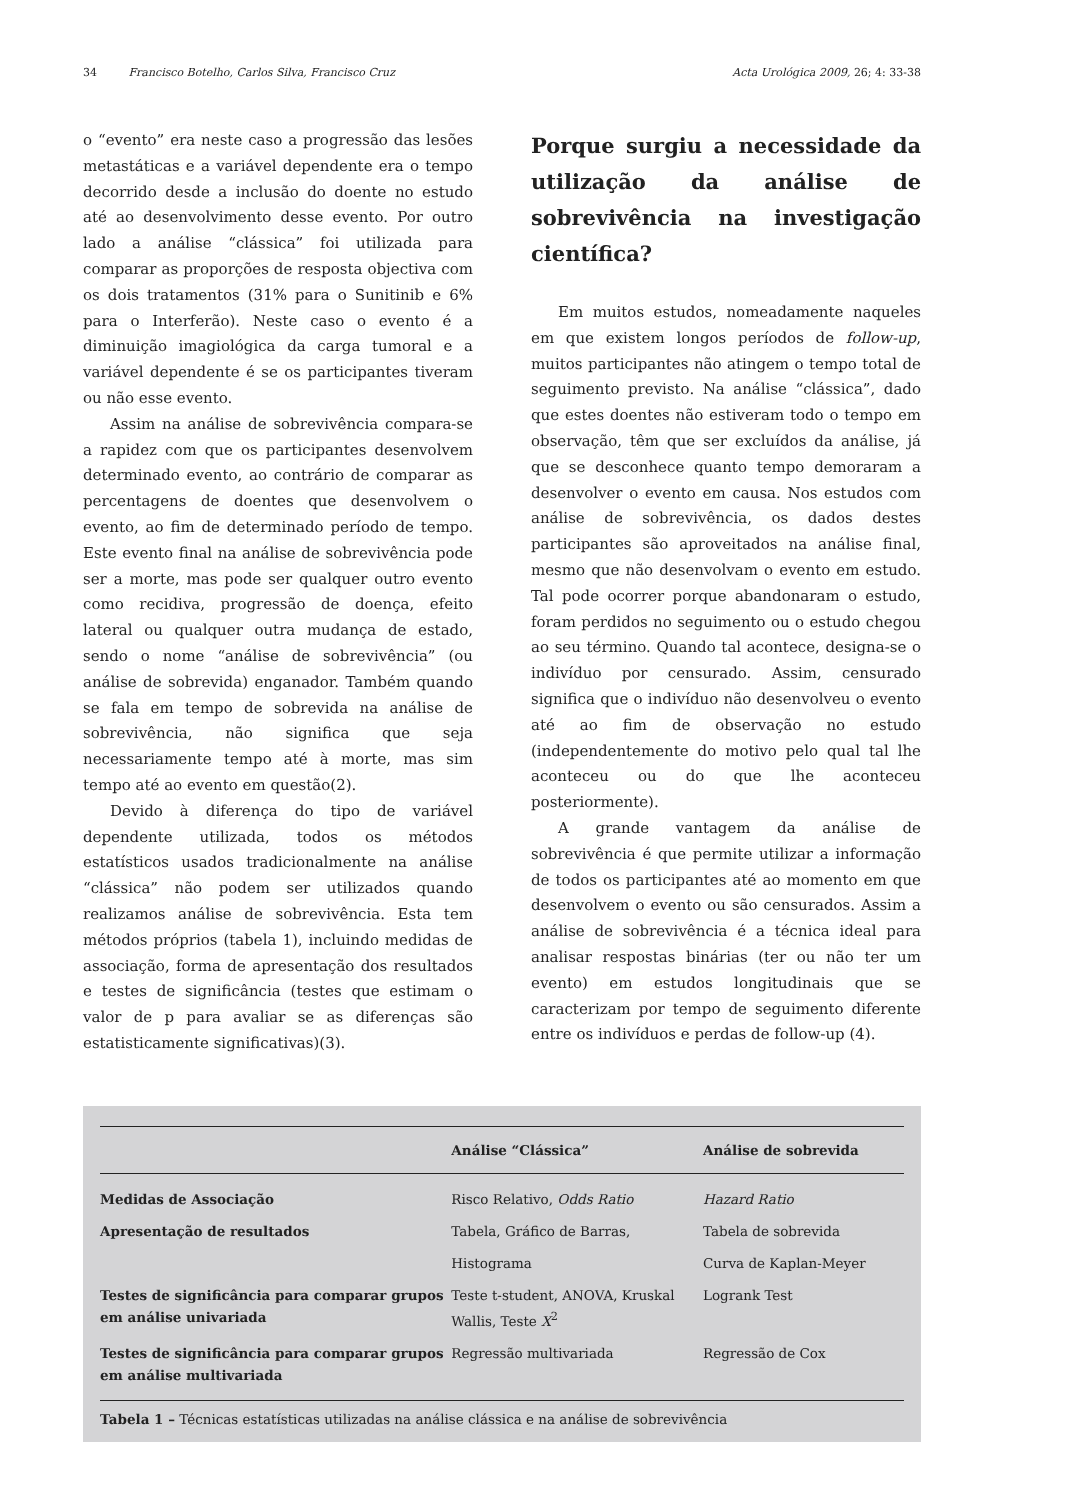34 Francisco Botelho, Carlos Silva, Francisco Cruz Acta Urológica 2009, 26; 4: 33-38
o “evento” era neste caso a progressão das lesões metastáticas e a variável dependente era o tempo decorrido desde a inclusão do doente no estudo até ao desenvolvimento desse evento. Por outro lado a análise “clássica” foi utilizada para comparar as proporções de resposta objectiva com os dois tratamentos (31% para o Sunitinib e 6% para o Interferão). Neste caso o evento é a diminuição imagiológica da carga tumoral e a variável dependente é se os participantes tiveram ou não esse evento.
Assim na análise de sobrevivência compara-se a rapidez com que os participantes desenvolvem determinado evento, ao contrário de comparar as percentagens de doentes que desenvolvem o evento, ao fim de determinado período de tempo. Este evento final na análise de sobrevivência pode ser a morte, mas pode ser qualquer outro evento como recidiva, progressão de doença, efeito lateral ou qualquer outra mudança de estado, sendo o nome “análise de sobrevivência” (ou análise de sobrevida) enganador. Também quando se fala em tempo de sobrevida na análise de sobrevivência, não significa que seja necessariamente tempo até à morte, mas sim tempo até ao evento em questão(2).
Devido à diferença do tipo de variável dependente utilizada, todos os métodos estatísticos usados tradicionalmente na análise “clássica” não podem ser utilizados quando realizamos análise de sobrevivência. Esta tem métodos próprios (tabela 1), incluindo medidas de associação, forma de apresentação dos resultados e testes de significância (testes que estimam o valor de p para avaliar se as diferenças são estatisticamente significativas)(3).
Porque surgiu a necessidade da utilização da análise de sobrevivência na investigação científica?
Em muitos estudos, nomeadamente naqueles em que existem longos períodos de follow-up, muitos participantes não atingem o tempo total de seguimento previsto. Na análise “clássica”, dado que estes doentes não estiveram todo o tempo em observação, têm que ser excluídos da análise, já que se desconhece quanto tempo demoraram a desenvolver o evento em causa. Nos estudos com análise de sobrevivência, os dados destes participantes são aproveitados na análise final, mesmo que não desenvolvam o evento em estudo. Tal pode ocorrer porque abandonaram o estudo, foram perdidos no seguimento ou o estudo chegou ao seu término. Quando tal acontece, designa-se o indivíduo por censurado. Assim, censurado significa que o indivíduo não desenvolveu o evento até ao fim de observação no estudo (independentemente do motivo pelo qual tal lhe aconteceu ou do que lhe aconteceu posteriormente).
A grande vantagem da análise de sobrevivência é que permite utilizar a informação de todos os participantes até ao momento em que desenvolvem o evento ou são censurados. Assim a análise de sobrevivência é a técnica ideal para analisar respostas binárias (ter ou não ter um evento) em estudos longitudinais que se caracterizam por tempo de seguimento diferente entre os indivíduos e perdas de follow-up (4).
| | Análise “Clássica” | Análise de sobrevida |
| --- | --- | --- |
| Medidas de Associação | Risco Relativo, Odds Ratio | Hazard Ratio |
| Apresentação de resultados | Tabela, Gráfico de Barras, | Tabela de sobrevida |
| | Histograma | Curva de Kaplan-Meyer |
| Testes de significância para comparar grupos em análise univariada | Teste t-student, ANOVA, Kruskal Wallis, Teste X<sup>2</sup> | Logrank Test |
| Testes de significância para comparar grupos em análise multivariada | Regressão multivariada | Regressão de Cox |
Tabela 1 – Técnicas estatísticas utilizadas na análise clássica e na análise de sobrevivência